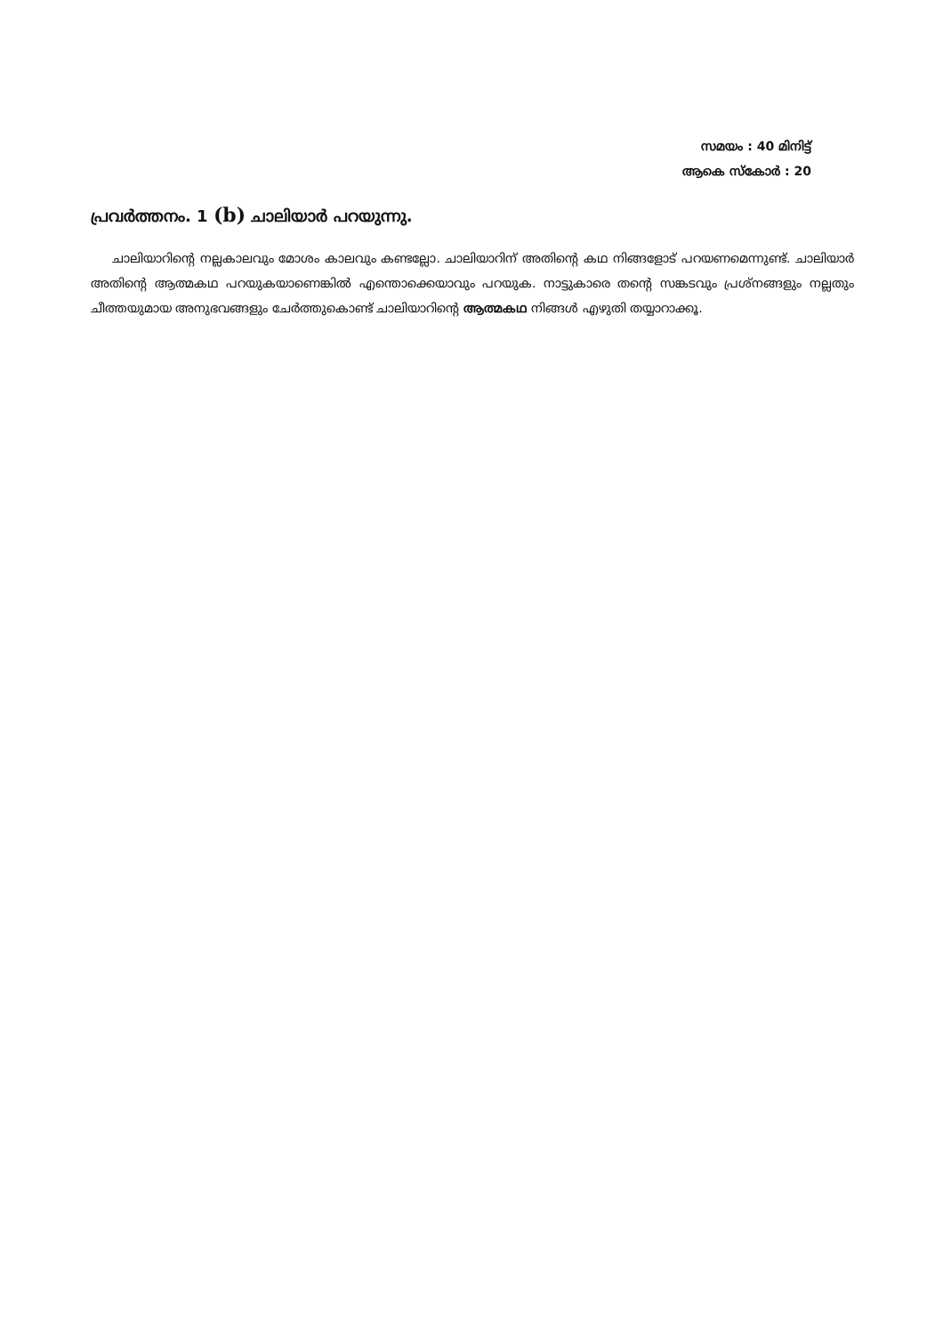സമയം : 40 മിനിട്ട്
ആകെ സ്കോർ : 20
പ്രവർത്തനം. 1 (b) ചാലിയാർ പറയുന്നു.
ചാലിയാറിന്റെ നല്ലകാലവും മോശം കാലവും കണ്ടല്ലോ. ചാലിയാറിന് അതിന്റെ കഥ നിങ്ങളോട് പറയണമെന്നുണ്ട്. ചാലിയാർ അതിന്റെ ആത്മകഥ പറയുകയാണെങ്കിൽ എന്തൊക്കെയാവും പറയുക. നാട്ടുകാരെ തന്റെ സങ്കടവും പ്രശ്നങ്ങളും നല്ലതും ചീത്തയുമായ അനുഭവങ്ങളും ചേർത്തുകൊണ്ട് ചാലിയാറിന്റെ ആത്മകഥ നിങ്ങൾ എഴുതി തയ്യാറാക്കൂ.